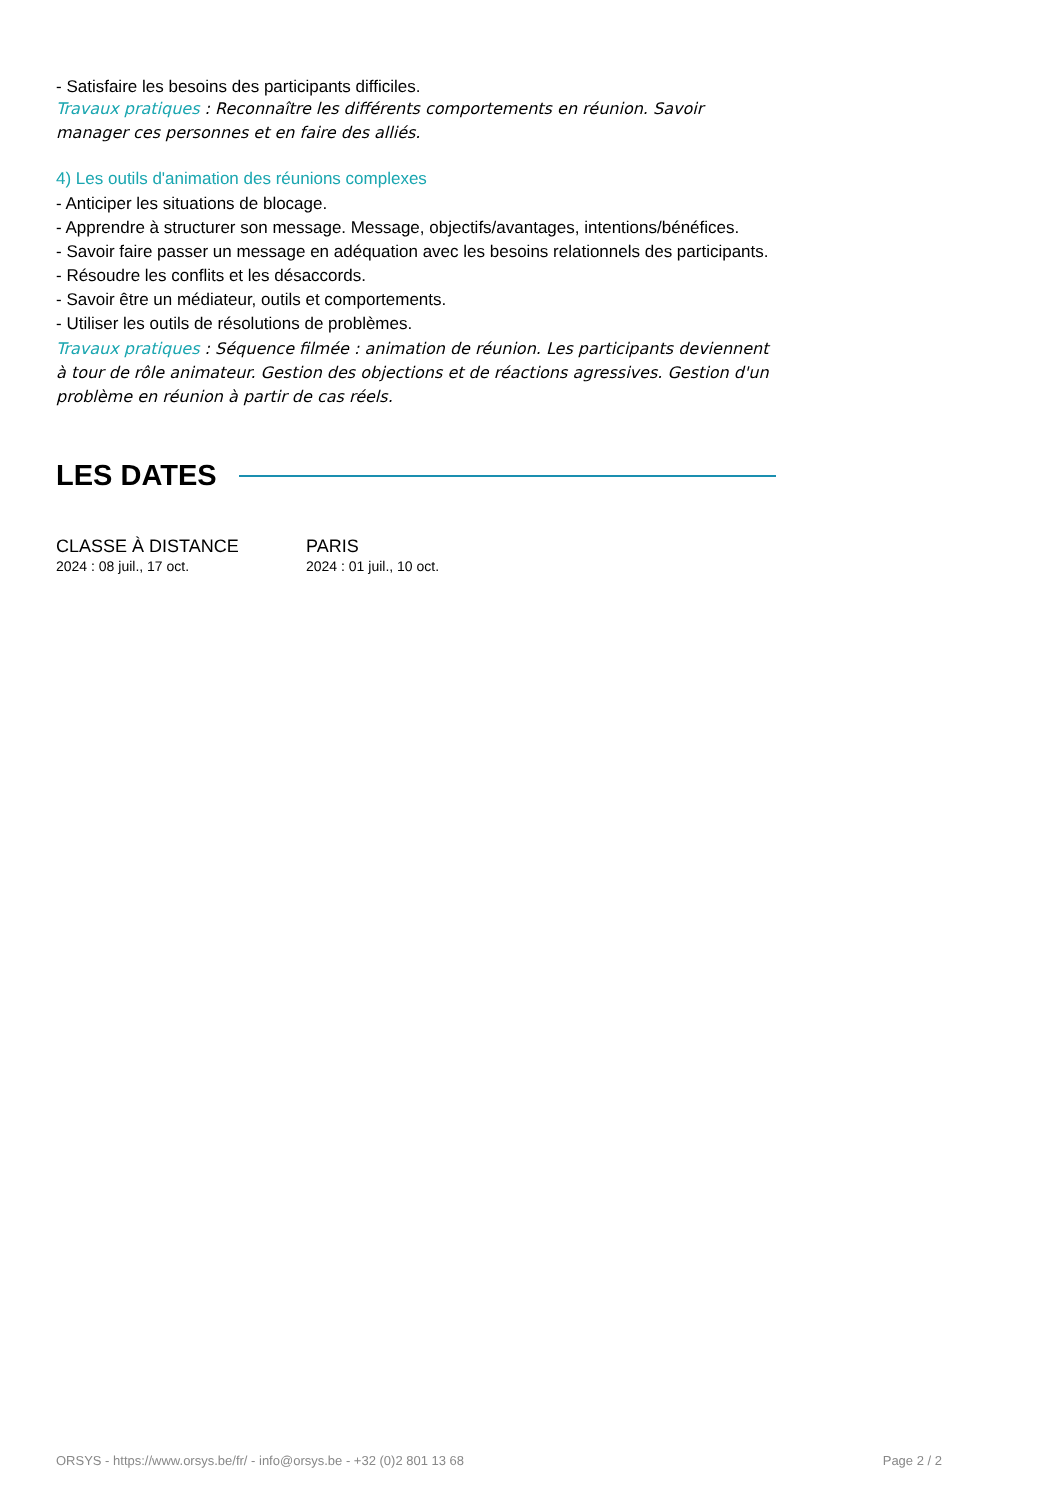- Satisfaire les besoins des participants difficiles.
Travaux pratiques : Reconnaître les différents comportements en réunion. Savoir manager ces personnes et en faire des alliés.
4) Les outils d'animation des réunions complexes
- Anticiper les situations de blocage.
- Apprendre à structurer son message. Message, objectifs/avantages, intentions/bénéfices.
- Savoir faire passer un message en adéquation avec les besoins relationnels des participants.
- Résoudre les conflits et les désaccords.
- Savoir être un médiateur, outils et comportements.
- Utiliser les outils de résolutions de problèmes.
Travaux pratiques : Séquence filmée : animation de réunion. Les participants deviennent à tour de rôle animateur. Gestion des objections et de réactions agressives. Gestion d'un problème en réunion à partir de cas réels.
LES DATES
CLASSE À DISTANCE
2024 : 08 juil., 17 oct.
PARIS
2024 : 01 juil., 10 oct.
ORSYS - https://www.orsys.be/fr/ - info@orsys.be - +32 (0)2 801 13 68 Page 2 / 2